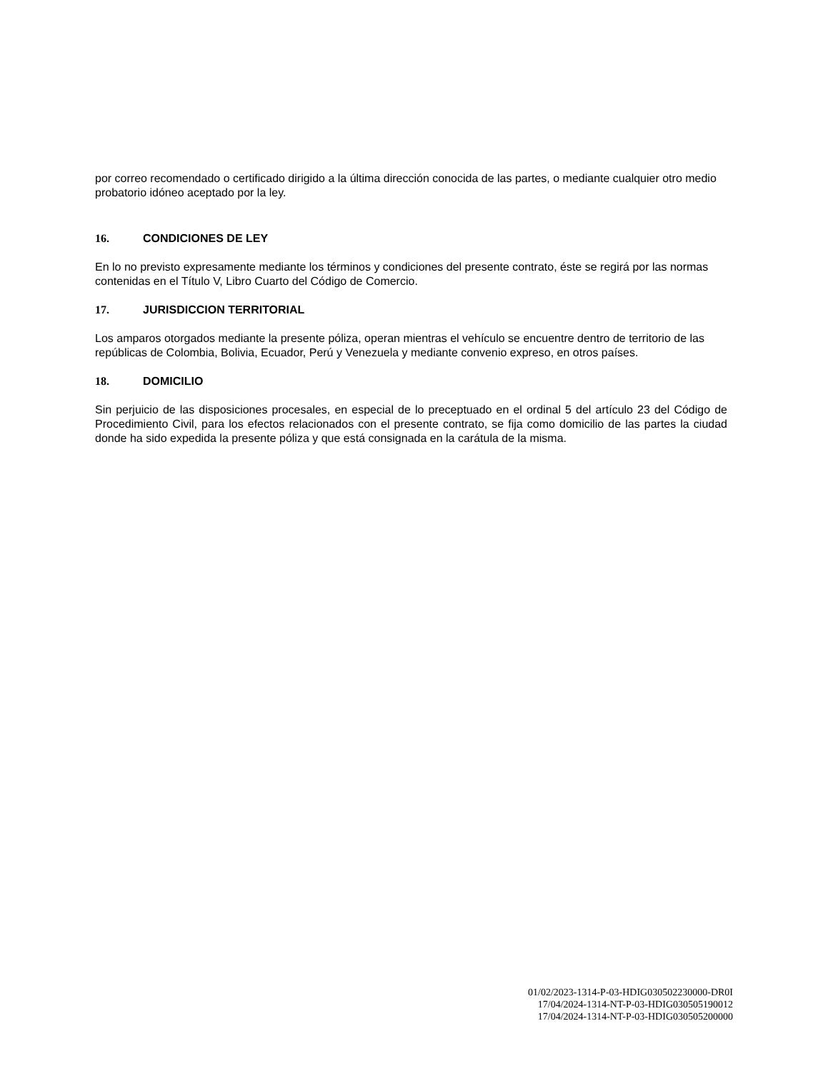por correo recomendado o certificado dirigido a la última dirección conocida de las partes, o mediante cualquier otro medio probatorio idóneo aceptado por la ley.
16. CONDICIONES DE LEY
En lo no previsto expresamente mediante los términos y condiciones del presente contrato, éste se regirá por las normas contenidas en el Título V, Libro Cuarto del Código de Comercio.
17. JURISDICCION TERRITORIAL
Los amparos otorgados mediante la presente póliza, operan mientras el vehículo se encuentre dentro de territorio de las repúblicas de Colombia, Bolivia, Ecuador, Perú y Venezuela y mediante convenio expreso, en otros países.
18. DOMICILIO
Sin perjuicio de las disposiciones procesales, en especial de lo preceptuado en el ordinal 5 del artículo 23 del Código de Procedimiento Civil, para los efectos relacionados con el presente contrato, se fija como domicilio de las partes la ciudad donde ha sido expedida la presente póliza y que está consignada en la carátula de la misma.
01/02/2023-1314-P-03-HDIG030502230000-DR0I
17/04/2024-1314-NT-P-03-HDIG030505190012
17/04/2024-1314-NT-P-03-HDIG030505200000